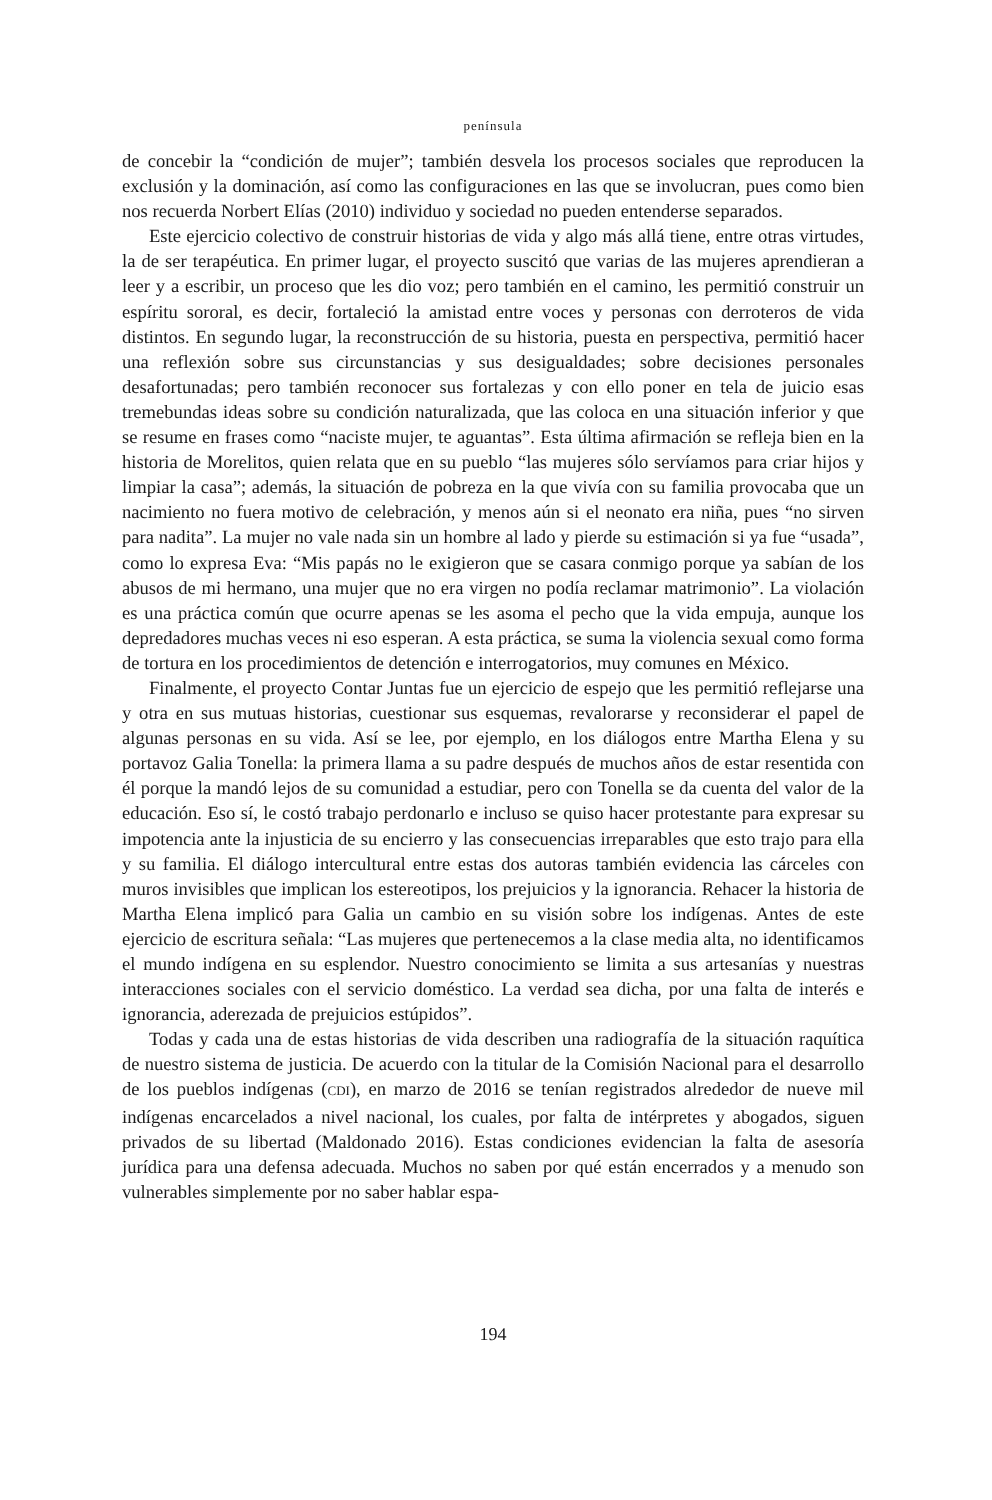península
de concebir la “condición de mujer”; también desvela los procesos sociales que reproducen la exclusión y la dominación, así como las configuraciones en las que se involucran, pues como bien nos recuerda Norbert Elías (2010) individuo y sociedad no pueden entenderse separados.
Este ejercicio colectivo de construir historias de vida y algo más allá tiene, entre otras virtudes, la de ser terapéutica. En primer lugar, el proyecto suscitó que varias de las mujeres aprendieran a leer y a escribir, un proceso que les dio voz; pero también en el camino, les permitió construir un espíritu sororal, es decir, fortaleció la amistad entre voces y personas con derroteros de vida distintos. En segundo lugar, la reconstrucción de su historia, puesta en perspectiva, permitió hacer una reflexión sobre sus circunstancias y sus desigualdades; sobre decisiones personales desafortunadas; pero también reconocer sus fortalezas y con ello poner en tela de juicio esas tremebundas ideas sobre su condición naturalizada, que las coloca en una situación inferior y que se resume en frases como “naciste mujer, te aguantas”. Esta última afirmación se refleja bien en la historia de Morelitos, quien relata que en su pueblo “las mujeres sólo servíamos para criar hijos y limpiar la casa”; además, la situación de pobreza en la que vivía con su familia provocaba que un nacimiento no fuera motivo de celebración, y menos aún si el neonato era niña, pues “no sirven para nadita”. La mujer no vale nada sin un hombre al lado y pierde su estimación si ya fue “usada”, como lo expresa Eva: “Mis papás no le exigieron que se casara conmigo porque ya sabían de los abusos de mi hermano, una mujer que no era virgen no podía reclamar matrimonio”. La violación es una práctica común que ocurre apenas se les asoma el pecho que la vida empuja, aunque los depredadores muchas veces ni eso esperan. A esta práctica, se suma la violencia sexual como forma de tortura en los procedimientos de detención e interrogatorios, muy comunes en México.
Finalmente, el proyecto Contar Juntas fue un ejercicio de espejo que les permitió reflejarse una y otra en sus mutuas historias, cuestionar sus esquemas, revalorarse y reconsiderar el papel de algunas personas en su vida. Así se lee, por ejemplo, en los diálogos entre Martha Elena y su portavoz Galia Tonella: la primera llama a su padre después de muchos años de estar resentida con él porque la mandó lejos de su comunidad a estudiar, pero con Tonella se da cuenta del valor de la educación. Eso sí, le costó trabajo perdonarlo e incluso se quiso hacer protestante para expresar su impotencia ante la injusticia de su encierro y las consecuencias irreparables que esto trajo para ella y su familia. El diálogo intercultural entre estas dos autoras también evidencia las cárceles con muros invisibles que implican los estereotipos, los prejuicios y la ignorancia. Rehacer la historia de Martha Elena implicó para Galia un cambio en su visión sobre los indígenas. Antes de este ejercicio de escritura señala: “Las mujeres que pertenecemos a la clase media alta, no identificamos el mundo indígena en su esplendor. Nuestro conocimiento se limita a sus artesanías y nuestras interacciones sociales con el servicio doméstico. La verdad sea dicha, por una falta de interés e ignorancia, aderezada de prejuicios estúpidos”.
Todas y cada una de estas historias de vida describen una radiografía de la situación raquítica de nuestro sistema de justicia. De acuerdo con la titular de la Comisión Nacional para el desarrollo de los pueblos indígenas (CDI), en marzo de 2016 se tenían registrados alrededor de nueve mil indígenas encarcelados a nivel nacional, los cuales, por falta de intérpretes y abogados, siguen privados de su libertad (Maldonado 2016). Estas condiciones evidencian la falta de asesoría jurídica para una defensa adecuada. Muchos no saben por qué están encerrados y a menudo son vulnerables simplemente por no saber hablar espa-
194